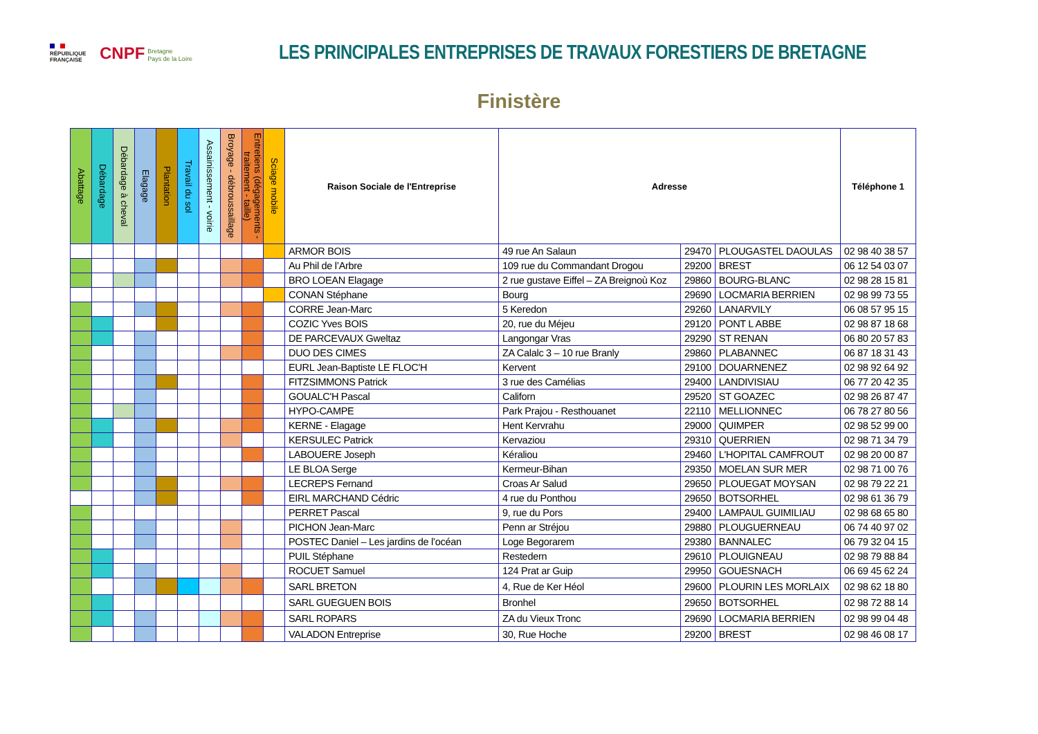RÉPUBLIQUE
FRANÇAISE
CNPF Bretagne
Pays de la Loire
LES PRINCIPALES ENTREPRISES DE TRAVAUX FORESTIERS DE BRETAGNE
Finistère
| Abattage | Débardage | Débardage à cheval | Elagage | Plantation | Travail du sol | Assainissement - voirie | Broyage - débroussaillage | Entretiens (dégagements - traitement - taille) | Sciage mobile | Raison Sociale de l'Entreprise | Adresse | | | Téléphone 1 |
| --- | --- | --- | --- | --- | --- | --- | --- | --- | --- | --- | --- | --- | --- | --- |
| | | | | | | | | | | ARMOR BOIS | 49 rue An Salaun | 29470 | PLOUGASTEL DAOULAS | 02 98 40 38 57 |
| | | | | | | | | | | Au Phil de l’Arbre | 109 rue du Commandant Drogou | 29200 | BREST | 06 12 54 03 07 |
| | | | | | | | | | | BRO LOEAN Elagage | 2 rue gustave Eiffel – ZA Breignoù Koz | 29860 | BOURG-BLANC | 02 98 28 15 81 |
| | | | | | | | | | | CONAN Stéphane | Bourg | 29690 | LOCMARIA BERRIEN | 02 98 99 73 55 |
| | | | | | | | | | | CORRE Jean-Marc | 5 Keredon | 29260 | LANARVILY | 06 08 57 95 15 |
| | | | | | | | | | | COZIC Yves BOIS | 20, rue du Méjeu | 29120 | PONT L ABBE | 02 98 87 18 68 |
| | | | | | | | | | | DE PARCEVAUX Gweltaz | Langongar Vras | 29290 | ST RENAN | 06 80 20 57 83 |
| | | | | | | | | | | DUO DES CIMES | ZA Calalc 3 – 10 rue Branly | 29860 | PLABANNEC | 06 87 18 31 43 |
| | | | | | | | | | | EURL Jean-Baptiste LE FLOC'H | Kervent | 29100 | DOUARNENEZ | 02 98 92 64 92 |
| | | | | | | | | | | FITZSIMMONS Patrick | 3 rue des Camélias | 29400 | LANDIVISIAU | 06 77 20 42 35 |
| | | | | | | | | | | GOUALC'H Pascal | Californ | 29520 | ST GOAZEC | 02 98 26 87 47 |
| | | | | | | | | | | HYPO-CAMPE | Park Prajou - Resthouanet | 22110 | MELLIONNEC | 06 78 27 80 56 |
| | | | | | | | | | | KERNE - Elagage | Hent Kervrahu | 29000 | QUIMPER | 02 98 52 99 00 |
| | | | | | | | | | | KERSULEC Patrick | Kervaziou | 29310 | QUERRIEN | 02 98 71 34 79 |
| | | | | | | | | | | LABOUERE Joseph | Kéraliou | 29460 | L'HOPITAL CAMFROUT | 02 98 20 00 87 |
| | | | | | | | | | | LE BLOA Serge | Kermeur-Bihan | 29350 | MOELAN SUR MER | 02 98 71 00 76 |
| | | | | | | | | | | LECREPS Fernand | Croas Ar Salud | 29650 | PLOUEGAT MOYSAN | 02 98 79 22 21 |
| | | | | | | | | | | EIRL MARCHAND Cédric | 4 rue du Ponthou | 29650 | BOTSORHEL | 02 98 61 36 79 |
| | | | | | | | | | | PERRET Pascal | 9, rue du Pors | 29400 | LAMPAUL GUIMILIAU | 02 98 68 65 80 |
| | | | | | | | | | | PICHON Jean-Marc | Penn ar Stréjou | 29880 | PLOUGUERNEAU | 06 74 40 97 02 |
| | | | | | | | | | | POSTEC Daniel – Les jardins de l’océan | Loge Begorarem | 29380 | BANNALEC | 06 79 32 04 15 |
| | | | | | | | | | | PUIL Stéphane | Restedern | 29610 | PLOUIGNEAU | 02 98 79 88 84 |
| | | | | | | | | | | ROCUET Samuel | 124 Prat ar Guip | 29950 | GOUESNACH | 06 69 45 62 24 |
| | | | | | | | | | | SARL BRETON | 4, Rue de Ker Héol | 29600 | PLOURIN LES MORLAIX | 02 98 62 18 80 |
| | | | | | | | | | | SARL GUEGUEN BOIS | Bronhel | 29650 | BOTSORHEL | 02 98 72 88 14 |
| | | | | | | | | | | SARL ROPARS | ZA du Vieux Tronc | 29690 | LOCMARIA BERRIEN | 02 98 99 04 48 |
| | | | | | | | | | | VALADON Entreprise | 30, Rue Hoche | 29200 | BREST | 02 98 46 08 17 |